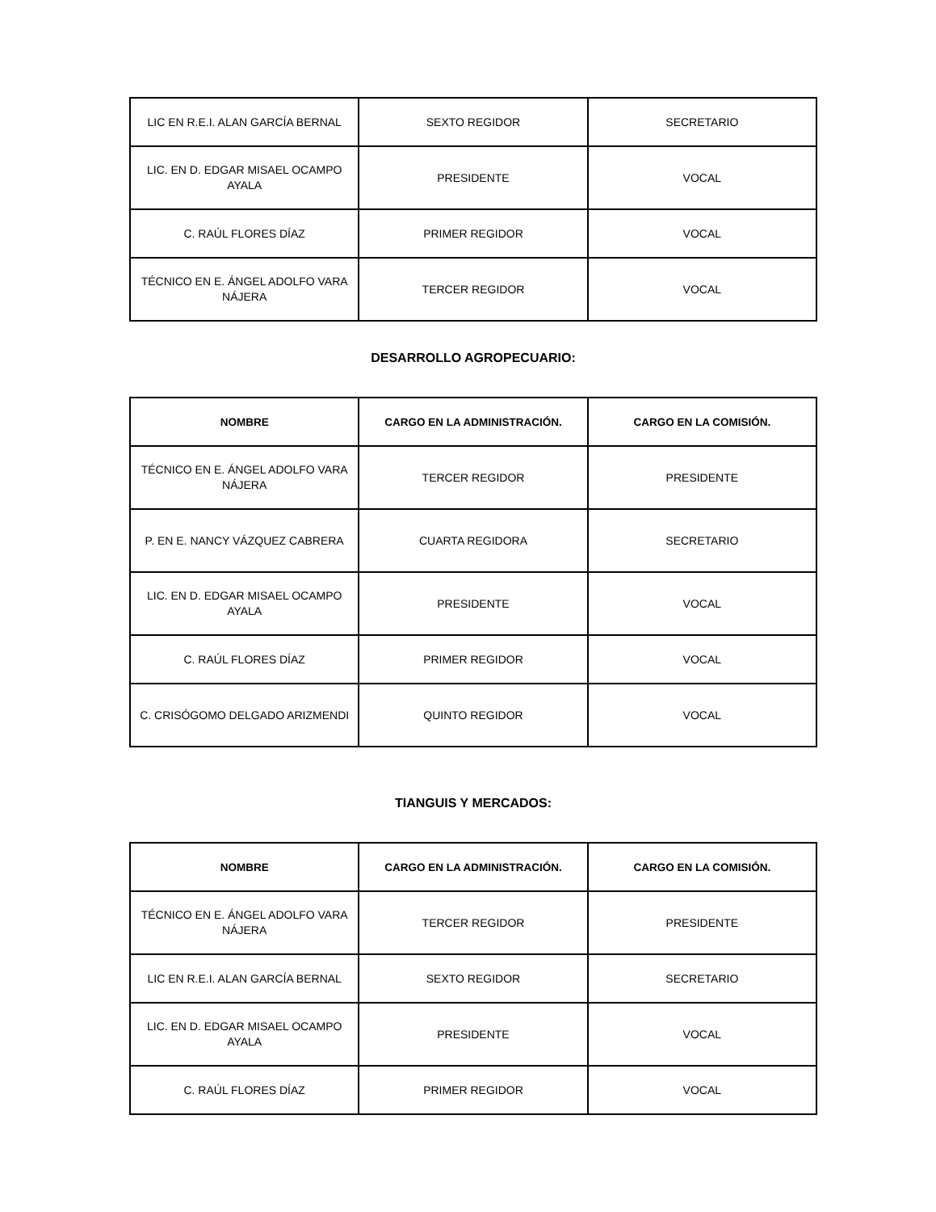| LIC EN R.E.I. ALAN GARCÍA BERNAL | SEXTO REGIDOR | SECRETARIO |
| LIC. EN D. EDGAR MISAEL OCAMPO AYALA | PRESIDENTE | VOCAL |
| C. RAÚL FLORES DÍAZ | PRIMER REGIDOR | VOCAL |
| TÉCNICO EN E. ÁNGEL ADOLFO VARA NÁJERA | TERCER REGIDOR | VOCAL |
DESARROLLO AGROPECUARIO:
| NOMBRE | CARGO EN LA ADMINISTRACIÓN. | CARGO EN LA COMISIÓN. |
| --- | --- | --- |
| TÉCNICO EN E. ÁNGEL ADOLFO VARA NÁJERA | TERCER REGIDOR | PRESIDENTE |
| P. EN E. NANCY VÁZQUEZ CABRERA | CUARTA REGIDORA | SECRETARIO |
| LIC. EN D. EDGAR MISAEL OCAMPO AYALA | PRESIDENTE | VOCAL |
| C. RAÚL FLORES DÍAZ | PRIMER REGIDOR | VOCAL |
| C. CRISÓGOMO DELGADO ARIZMENDI | QUINTO REGIDOR | VOCAL |
TIANGUIS Y MERCADOS:
| NOMBRE | CARGO EN LA ADMINISTRACIÓN. | CARGO EN LA COMISIÓN. |
| --- | --- | --- |
| TÉCNICO EN E. ÁNGEL ADOLFO VARA NÁJERA | TERCER REGIDOR | PRESIDENTE |
| LIC EN R.E.I. ALAN GARCÍA BERNAL | SEXTO REGIDOR | SECRETARIO |
| LIC. EN D. EDGAR MISAEL OCAMPO AYALA | PRESIDENTE | VOCAL |
| C. RAÚL FLORES DÍAZ | PRIMER REGIDOR | VOCAL |